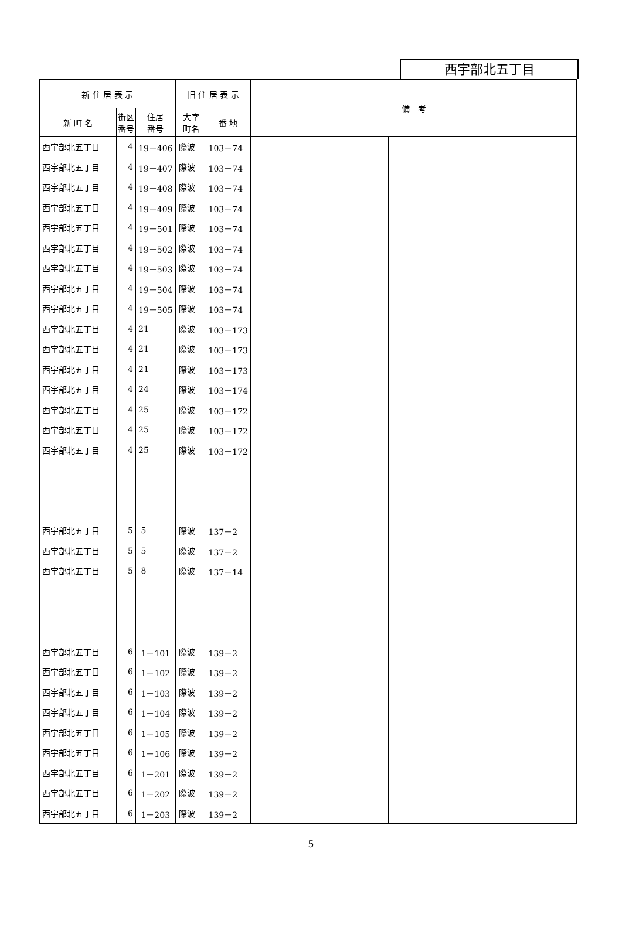西宇部北五丁目
| 新 住 居 表 示 | | | 旧 住 居 表 示 | | 備 考 | | |
| --- | --- | --- | --- | --- | --- | --- | --- |
| 新 町 名 | 街区 番号 | 住居 番号 | 大字 町名 | 番 地 | | | |
| 西宇部北五丁目 | 4 | 19－406 | 際波 | 103－74 | | | |
| 西宇部北五丁目 | 4 | 19－407 | 際波 | 103－74 | | | |
| 西宇部北五丁目 | 4 | 19－408 | 際波 | 103－74 | | | |
| 西宇部北五丁目 | 4 | 19－409 | 際波 | 103－74 | | | |
| 西宇部北五丁目 | 4 | 19－501 | 際波 | 103－74 | | | |
| 西宇部北五丁目 | 4 | 19－502 | 際波 | 103－74 | | | |
| 西宇部北五丁目 | 4 | 19－503 | 際波 | 103－74 | | | |
| 西宇部北五丁目 | 4 | 19－504 | 際波 | 103－74 | | | |
| 西宇部北五丁目 | 4 | 19－505 | 際波 | 103－74 | | | |
| 西宇部北五丁目 | 4 | 21 | 際波 | 103－173 | | | |
| 西宇部北五丁目 | 4 | 21 | 際波 | 103－173 | | | |
| 西宇部北五丁目 | 4 | 21 | 際波 | 103－173 | | | |
| 西宇部北五丁目 | 4 | 24 | 際波 | 103－174 | | | |
| 西宇部北五丁目 | 4 | 25 | 際波 | 103－172 | | | |
| 西宇部北五丁目 | 4 | 25 | 際波 | 103－172 | | | |
| 西宇部北五丁目 | 4 | 25 | 際波 | 103－172 | | | |
| 西宇部北五丁目 | 5 | 5 | 際波 | 137－2 | | | |
| 西宇部北五丁目 | 5 | 5 | 際波 | 137－2 | | | |
| 西宇部北五丁目 | 5 | 8 | 際波 | 137－14 | | | |
| 西宇部北五丁目 | 6 | 1－101 | 際波 | 139－2 | | | |
| 西宇部北五丁目 | 6 | 1－102 | 際波 | 139－2 | | | |
| 西宇部北五丁目 | 6 | 1－103 | 際波 | 139－2 | | | |
| 西宇部北五丁目 | 6 | 1－104 | 際波 | 139－2 | | | |
| 西宇部北五丁目 | 6 | 1－105 | 際波 | 139－2 | | | |
| 西宇部北五丁目 | 6 | 1－106 | 際波 | 139－2 | | | |
| 西宇部北五丁目 | 6 | 1－201 | 際波 | 139－2 | | | |
| 西宇部北五丁目 | 6 | 1－202 | 際波 | 139－2 | | | |
| 西宇部北五丁目 | 6 | 1－203 | 際波 | 139－2 | | | |
5